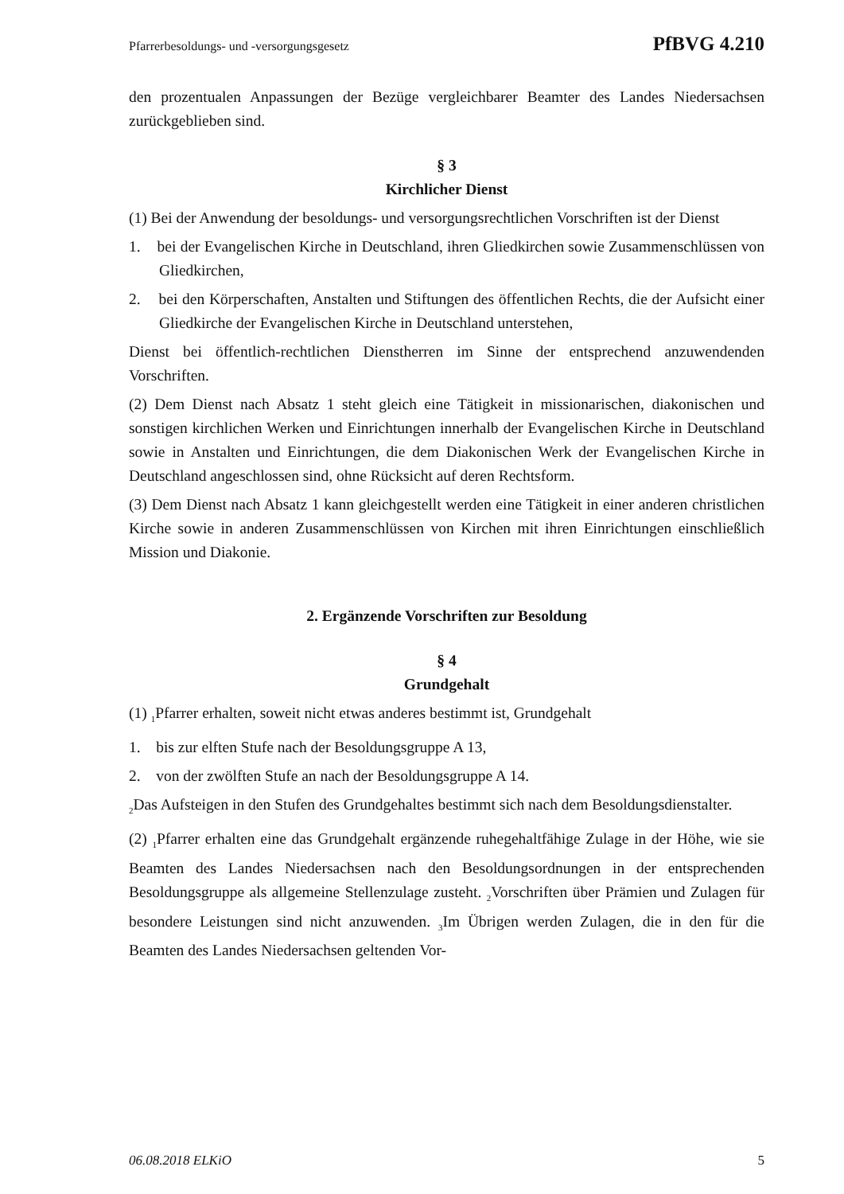Pfarrerbesoldungs- und -versorgungsgesetz PfBVG 4.210
den prozentualen Anpassungen der Bezüge vergleichbarer Beamter des Landes Niedersachsen zurückgeblieben sind.
§ 3
Kirchlicher Dienst
(1) Bei der Anwendung der besoldungs- und versorgungsrechtlichen Vorschriften ist der Dienst
1. bei der Evangelischen Kirche in Deutschland, ihren Gliedkirchen sowie Zusammenschlüssen von Gliedkirchen,
2. bei den Körperschaften, Anstalten und Stiftungen des öffentlichen Rechts, die der Aufsicht einer Gliedkirche der Evangelischen Kirche in Deutschland unterstehen,
Dienst bei öffentlich-rechtlichen Dienstherren im Sinne der entsprechend anzuwendenden Vorschriften.
(2) Dem Dienst nach Absatz 1 steht gleich eine Tätigkeit in missionarischen, diakonischen und sonstigen kirchlichen Werken und Einrichtungen innerhalb der Evangelischen Kirche in Deutschland sowie in Anstalten und Einrichtungen, die dem Diakonischen Werk der Evangelischen Kirche in Deutschland angeschlossen sind, ohne Rücksicht auf deren Rechtsform.
(3) Dem Dienst nach Absatz 1 kann gleichgestellt werden eine Tätigkeit in einer anderen christlichen Kirche sowie in anderen Zusammenschlüssen von Kirchen mit ihren Einrichtungen einschließlich Mission und Diakonie.
2. Ergänzende Vorschriften zur Besoldung
§ 4
Grundgehalt
(1) <sub>1</sub>Pfarrer erhalten, soweit nicht etwas anderes bestimmt ist, Grundgehalt
1. bis zur elften Stufe nach der Besoldungsgruppe A 13,
2. von der zwölften Stufe an nach der Besoldungsgruppe A 14.
<sub>2</sub>Das Aufsteigen in den Stufen des Grundgehaltes bestimmt sich nach dem Besoldungsdienstalter.
(2) <sub>1</sub>Pfarrer erhalten eine das Grundgehalt ergänzende ruhegehaltfähige Zulage in der Höhe, wie sie Beamten des Landes Niedersachsen nach den Besoldungsordnungen in der entsprechenden Besoldungsgruppe als allgemeine Stellenzulage zusteht. <sub>2</sub>Vorschriften über Prämien und Zulagen für besondere Leistungen sind nicht anzuwenden. <sub>3</sub>Im Übrigen werden Zulagen, die in den für die Beamten des Landes Niedersachsen geltenden Vor-
06.08.2018 ELKiO 5